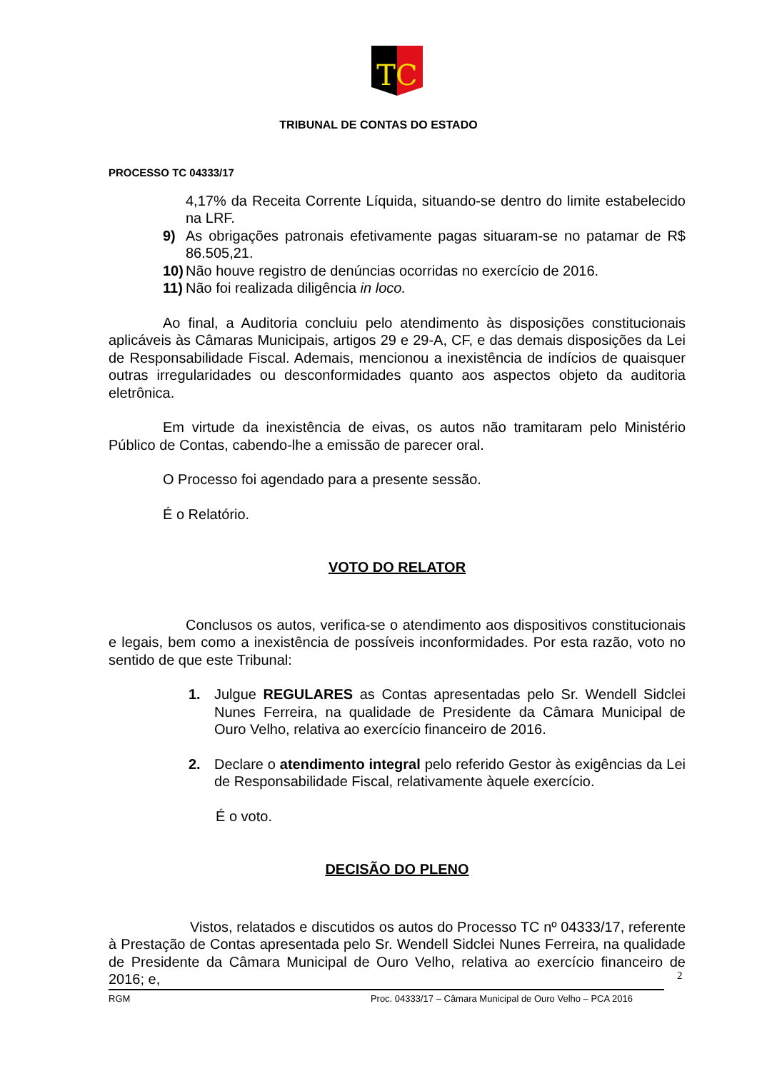TC
TRIBUNAL DE CONTAS DO ESTADO
PROCESSO TC 04333/17
4,17% da Receita Corrente Líquida, situando-se dentro do limite estabelecido na LRF.
9) As obrigações patronais efetivamente pagas situaram-se no patamar de R$ 86.505,21.
10) Não houve registro de denúncias ocorridas no exercício de 2016.
11) Não foi realizada diligência in loco.
Ao final, a Auditoria concluiu pelo atendimento às disposições constitucionais aplicáveis às Câmaras Municipais, artigos 29 e 29-A, CF, e das demais disposições da Lei de Responsabilidade Fiscal. Ademais, mencionou a inexistência de indícios de quaisquer outras irregularidades ou desconformidades quanto aos aspectos objeto da auditoria eletrônica.
Em virtude da inexistência de eivas, os autos não tramitaram pelo Ministério Público de Contas, cabendo-lhe a emissão de parecer oral.
O Processo foi agendado para a presente sessão.
É o Relatório.
VOTO DO RELATOR
Conclusos os autos, verifica-se o atendimento aos dispositivos constitucionais e legais, bem como a inexistência de possíveis inconformidades. Por esta razão, voto no sentido de que este Tribunal:
1. Julgue REGULARES as Contas apresentadas pelo Sr. Wendell Sidclei Nunes Ferreira, na qualidade de Presidente da Câmara Municipal de Ouro Velho, relativa ao exercício financeiro de 2016.
2. Declare o atendimento integral pelo referido Gestor às exigências da Lei de Responsabilidade Fiscal, relativamente àquele exercício.
É o voto.
DECISÃO DO PLENO
Vistos, relatados e discutidos os autos do Processo TC nº 04333/17, referente à Prestação de Contas apresentada pelo Sr. Wendell Sidclei Nunes Ferreira, na qualidade de Presidente da Câmara Municipal de Ouro Velho, relativa ao exercício financeiro de 2016; e,
2
RGM Proc. 04333/17 – Câmara Municipal de Ouro Velho – PCA 2016